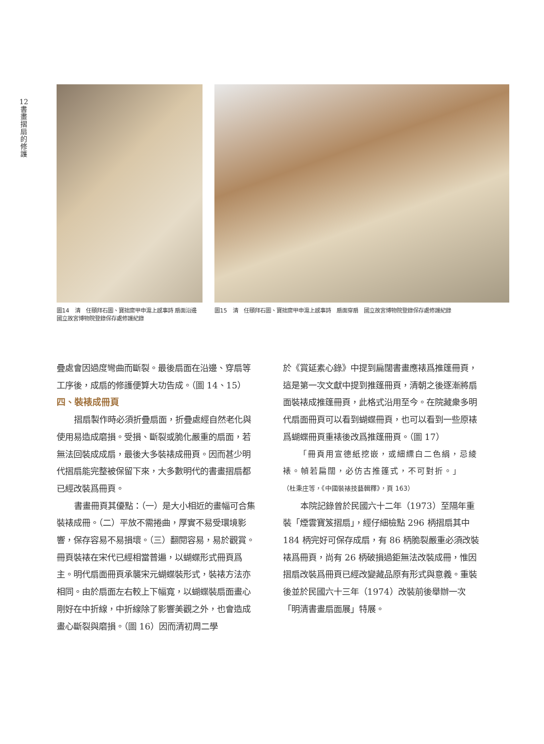12
書
畫
摺
扇
的
修
護
圖14　清　任頤拜石圖、寶拙齋甲申滬上感事詩 扇面沿邊　國立故宮博物院登錄保存處修護紀錄
圖15　清　任頤拜石圖、寶拙齋甲申滬上感事詩　扇面穿扇　國立故宮博物院登錄保存處修護紀錄
疊處會因過度彎曲而斷裂。最後扇面在沿邊、穿扇等工序後，成扇的修護便算大功告成。（圖 14、15）
四、裝裱成冊頁
摺扇製作時必須折疊扇面，折疊處經自然老化與使用易造成磨損。受損、斷裂或脆化嚴重的扇面，若無法回裝成成扇，最後大多裝裱成冊頁。因而甚少明代摺扇能完整被保留下來，大多數明代的書畫摺扇都已經改裝爲冊頁。
書畫冊頁其優點：（一）是大小相近的畫幅可合集裝裱成冊。（二）平放不需捲曲，厚實不易受環境影響，保存容易不易損壞。（三）翻閱容易，易於觀賞。冊頁裝裱在宋代已經相當普遍，以蝴蝶形式冊頁爲主。明代扇面冊頁承襲宋元蝴蝶裝形式，裝裱方法亦相同。由於扇面左右較上下幅寬，以蝴蝶裝扇面畫心剛好在中折線，中折線除了影響美觀之外，也會造成畫心斷裂與磨損。（圖 16）因而清初周二學
於《賞延素心錄》中提到扁闊書畫應裱爲推篷冊頁，這是第一次文獻中提到推篷冊頁，清朝之後逐漸將扇面裝裱成推篷冊頁，此格式沿用至今。在院藏衆多明代扇面冊頁可以看到蝴蝶冊頁，也可以看到一些原裱爲蝴蝶冊頁重裱後改爲推篷冊頁。（圖 17）
「冊頁用宣德紙挖嵌，或細縹白二色絹，忌綾裱。幀若扁闊，必仿古推篷式，不可對折。」
（杜秉庄等，《中國裝裱技藝輯釋》，頁 163）
本院記錄曾於民國六十二年（1973）至隔年重裝「煙雲寶笈摺扇」，經仔細檢點 296 柄摺扇其中 184 柄完好可保存成扇，有 86 柄脆裂嚴重必須改裝裱爲冊頁，尚有 26 柄破損過鉅無法改裝成冊，惟因摺扇改裝爲冊頁已經改變藏品原有形式與意義。重裝後並於民國六十三年（1974）改裝前後舉辦一次「明清書畫扇面展」特展。